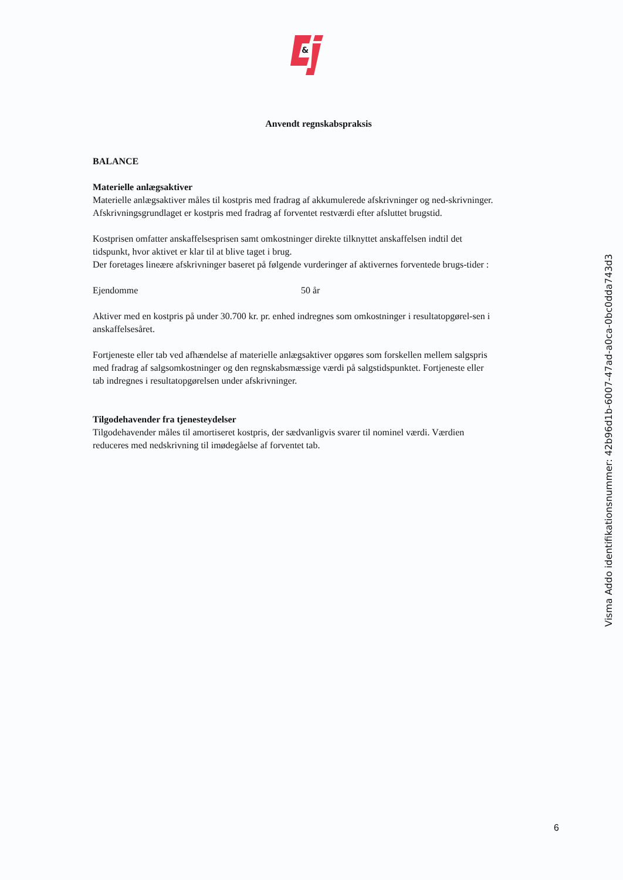&
Anvendt regnskabspraksis
BALANCE
Materielle anlægsaktiver
Materielle anlægsaktiver måles til kostpris med fradrag af akkumulerede afskrivninger og ned-skrivninger.
Afskrivningsgrundlaget er kostpris med fradrag af forventet restværdi efter afsluttet brugstid.
Kostprisen omfatter anskaffelsesprisen samt omkostninger direkte tilknyttet anskaffelsen indtil det tidspunkt, hvor aktivet er klar til at blive taget i brug.
Der foretages lineære afskrivninger baseret på følgende vurderinger af aktivernes forventede brugs-tider :
Ejendomme 50 år
Aktiver med en kostpris på under 30.700 kr. pr. enhed indregnes som omkostninger i resultatopgørel-sen i anskaffelsesåret.
Fortjeneste eller tab ved afhændelse af materielle anlægsaktiver opgøres som forskellen mellem salgspris med fradrag af salgsomkostninger og den regnskabsmæssige værdi på salgstidspunktet. Fortjeneste eller tab indregnes i resultatopgørelsen under afskrivninger.
Tilgodehavender fra tjenesteydelser
Tilgodehavender måles til amortiseret kostpris, der sædvanligvis svarer til nominel værdi. Værdien reduceres med nedskrivning til imødegåelse af forventet tab.
Visma Addo identifikationsnummer: 42b96d1b-6007-47ad-a0ca-0bc0dda743d3
6